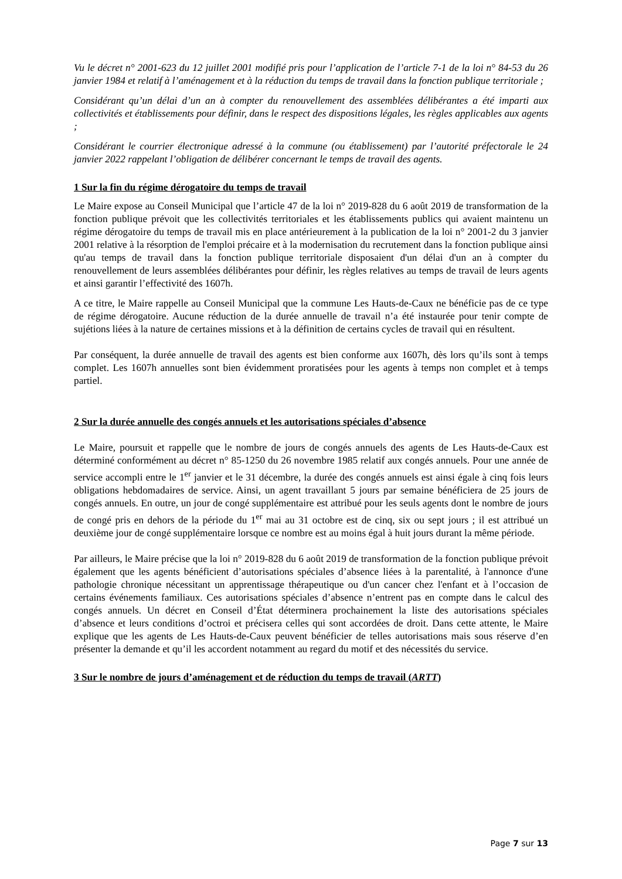Vu le décret n° 2001-623 du 12 juillet 2001 modifié pris pour l’application de l’article 7-1 de la loi n° 84-53 du 26 janvier 1984 et relatif à l’aménagement et à la réduction du temps de travail dans la fonction publique territoriale ;
Considérant qu’un délai d’un an à compter du renouvellement des assemblées délibérantes a été imparti aux collectivités et établissements pour définir, dans le respect des dispositions légales, les règles applicables aux agents ;
Considérant le courrier électronique adressé à la commune (ou établissement) par l’autorité préfectorale le 24 janvier 2022 rappelant l’obligation de délibérer concernant le temps de travail des agents.
1 Sur la fin du régime dérogatoire du temps de travail
Le Maire expose au Conseil Municipal que l’article 47 de la loi n° 2019-828 du 6 août 2019 de transformation de la fonction publique prévoit que les collectivités territoriales et les établissements publics qui avaient maintenu un régime dérogatoire du temps de travail mis en place antérieurement à la publication de la loi n° 2001-2 du 3 janvier 2001 relative à la résorption de l'emploi précaire et à la modernisation du recrutement dans la fonction publique ainsi qu'au temps de travail dans la fonction publique territoriale disposaient d'un délai d'un an à compter du renouvellement de leurs assemblées délibérantes pour définir, les règles relatives au temps de travail de leurs agents et ainsi garantir l’effectivité des 1607h.
A ce titre, le Maire rappelle au Conseil Municipal que la commune Les Hauts-de-Caux ne bénéficie pas de ce type de régime dérogatoire. Aucune réduction de la durée annuelle de travail n’a été instaurée pour tenir compte de sujétions liées à la nature de certaines missions et à la définition de certains cycles de travail qui en résultent.
Par conséquent, la durée annuelle de travail des agents est bien conforme aux 1607h, dès lors qu’ils sont à temps complet. Les 1607h annuelles sont bien évidemment proratisées pour les agents à temps non complet et à temps partiel.
2 Sur la durée annuelle des congés annuels et les autorisations spéciales d’absence
Le Maire, poursuit et rappelle que le nombre de jours de congés annuels des agents de Les Hauts-de-Caux est déterminé conformément au décret n° 85-1250 du 26 novembre 1985 relatif aux congés annuels. Pour une année de service accompli entre le 1<sup>er</sup> janvier et le 31 décembre, la durée des congés annuels est ainsi égale à cinq fois leurs obligations hebdomadaires de service. Ainsi, un agent travaillant 5 jours par semaine bénéficiera de 25 jours de congés annuels. En outre, un jour de congé supplémentaire est attribué pour les seuls agents dont le nombre de jours de congé pris en dehors de la période du 1<sup>er</sup> mai au 31 octobre est de cinq, six ou sept jours ; il est attribué un deuxième jour de congé supplémentaire lorsque ce nombre est au moins égal à huit jours durant la même période.
Par ailleurs, le Maire précise que la loi n° 2019-828 du 6 août 2019 de transformation de la fonction publique prévoit également que les agents bénéficient d’autorisations spéciales d’absence liées à la parentalité, à l'annonce d'une pathologie chronique nécessitant un apprentissage thérapeutique ou d'un cancer chez l'enfant et à l’occasion de certains événements familiaux. Ces autorisations spéciales d’absence n’entrent pas en compte dans le calcul des congés annuels. Un décret en Conseil d’État déterminera prochainement la liste des autorisations spéciales d’absence et leurs conditions d’octroi et précisera celles qui sont accordées de droit. Dans cette attente, le Maire explique que les agents de Les Hauts-de-Caux peuvent bénéficier de telles autorisations mais sous réserve d’en présenter la demande et qu’il les accordent notamment au regard du motif et des nécessités du service.
3 Sur le nombre de jours d’aménagement et de réduction du temps de travail (ARTT)
Page 7 sur 13